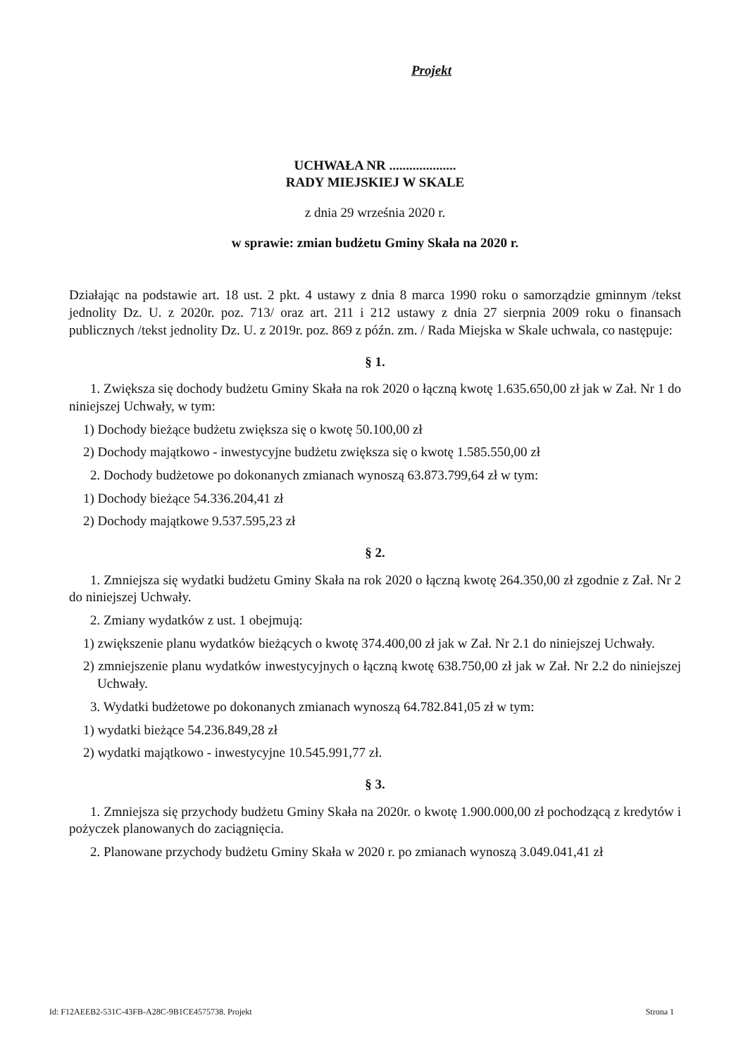Projekt
UCHWAŁA NR ....................
RADY MIEJSKIEJ W SKALE
z dnia 29 września 2020 r.
w sprawie: zmian budżetu Gminy Skała na 2020 r.
Działając na podstawie art. 18 ust. 2 pkt. 4 ustawy z dnia 8 marca 1990 roku o samorządzie gminnym /tekst jednolity Dz. U. z 2020r. poz. 713/ oraz art. 211 i 212 ustawy z dnia 27 sierpnia 2009 roku o finansach publicznych /tekst jednolity Dz. U. z 2019r. poz. 869 z późn. zm. / Rada Miejska w Skale uchwala, co następuje:
§ 1.
1. Zwiększa się dochody budżetu Gminy Skała na rok 2020 o łączną kwotę 1.635.650,00 zł jak w Zał. Nr 1 do niniejszej Uchwały, w tym:
1) Dochody bieżące budżetu zwiększa się o kwotę 50.100,00 zł
2) Dochody majątkowo - inwestycyjne budżetu zwiększa się o kwotę 1.585.550,00 zł
2. Dochody budżetowe po dokonanych zmianach wynoszą 63.873.799,64 zł w tym:
1) Dochody bieżące 54.336.204,41 zł
2) Dochody majątkowe 9.537.595,23 zł
§ 2.
1. Zmniejsza się wydatki budżetu Gminy Skała na rok 2020 o łączną kwotę 264.350,00 zł zgodnie z Zał. Nr 2 do niniejszej Uchwały.
2. Zmiany wydatków z ust. 1 obejmują:
1) zwiększenie planu wydatków bieżących o kwotę 374.400,00 zł jak w Zał. Nr 2.1 do niniejszej Uchwały.
2) zmniejszenie planu wydatków inwestycyjnych o łączną kwotę 638.750,00 zł jak w Zał. Nr 2.2 do niniejszej Uchwały.
3. Wydatki budżetowe po dokonanych zmianach wynoszą 64.782.841,05 zł w tym:
1) wydatki bieżące 54.236.849,28 zł
2) wydatki majątkowo - inwestycyjne 10.545.991,77 zł.
§ 3.
1. Zmniejsza się przychody budżetu Gminy Skała na 2020r. o kwotę 1.900.000,00 zł pochodzącą z kredytów i pożyczek planowanych do zaciągnięcia.
2. Planowane przychody budżetu Gminy Skała w 2020 r. po zmianach wynoszą 3.049.041,41 zł
Id: F12AEEB2-531C-43FB-A28C-9B1CE4575738. Projekt Strona 1